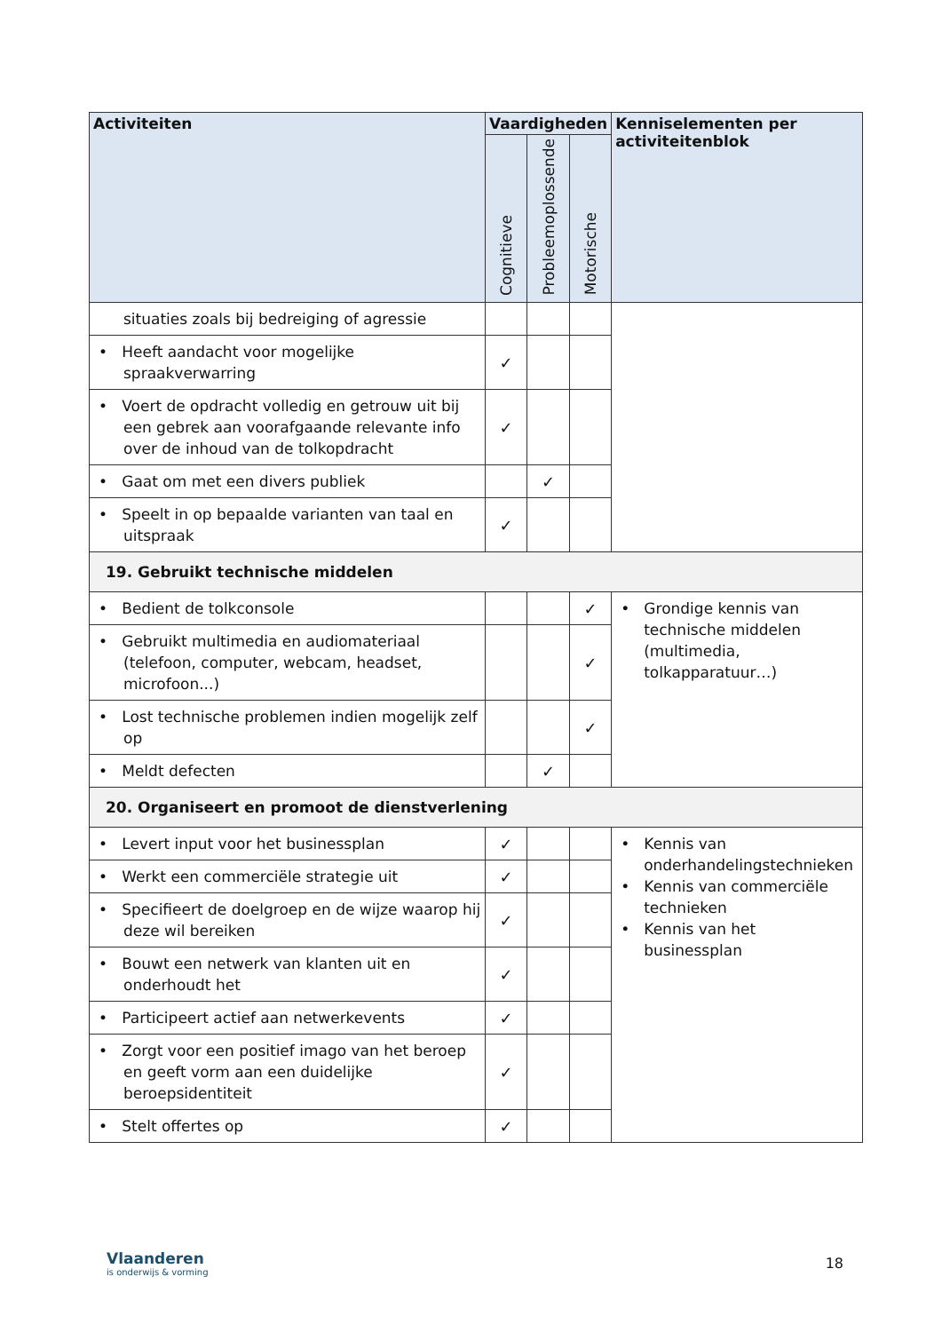| Activiteiten | Vaardigheden | | | Kenniselementen per activiteitenblok |
| --- | --- | --- | --- | --- |
| | Cognitieve | Probleemoplossende | Motorische | |
| situaties zoals bij bedreiging of agressie | | | | |
| • Heeft aandacht voor mogelijke spraakverwarring | ✓ | | | |
| • Voert de opdracht volledig en getrouw uit bij een gebrek aan voorafgaande relevante info over de inhoud van de tolkopdracht | ✓ | | | |
| • Gaat om met een divers publiek | | ✓ | | |
| • Speelt in op bepaalde varianten van taal en uitspraak | ✓ | | | |
| 19. Gebruikt technische middelen | | | | |
| • Bedient de tolkconsole | | | ✓ | • Grondige kennis van technische middelen (multimedia, tolkapparatuur…) |
| • Gebruikt multimedia en audiomateriaal (telefoon, computer, webcam, headset, microfoon...) | | | ✓ | |
| • Lost technische problemen indien mogelijk zelf op | | | ✓ | |
| • Meldt defecten | | ✓ | | |
| 20. Organiseert en promoot de dienstverlening | | | | |
| • Levert input voor het businessplan | ✓ | | | • Kennis van onderhandelingstechnieken • Kennis van commerciële technieken • Kennis van het businessplan |
| • Werkt een commerciële strategie uit | ✓ | | | |
| • Specifieert de doelgroep en de wijze waarop hij deze wil bereiken | ✓ | | | |
| • Bouwt een netwerk van klanten uit en onderhoudt het | ✓ | | | |
| • Participeert actief aan netwerkevents | ✓ | | | |
| • Zorgt voor een positief imago van het beroep en geeft vorm aan een duidelijke beroepsidentiteit | ✓ | | | |
| • Stelt offertes op | ✓ | | | |
Vlaanderen
is onderwijs & vorming
18